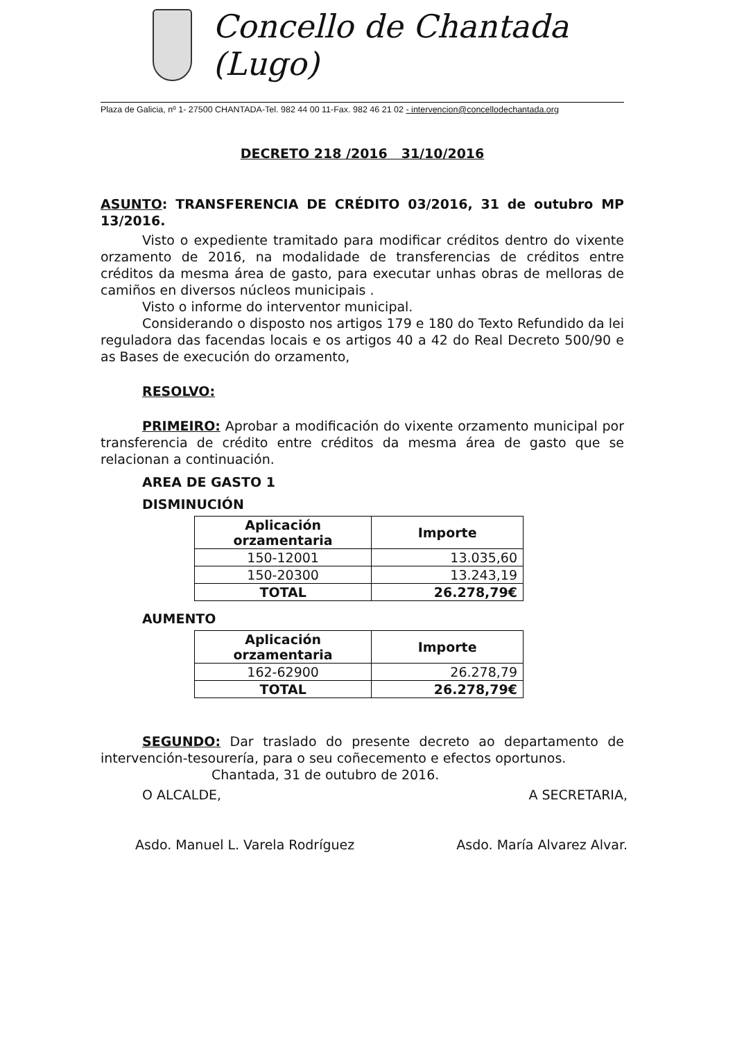Concello de Chantada (Lugo)
Plaza de Galicia, nº 1- 27500 CHANTADA-Tel. 982 44 00 11-Fax. 982 46 21 02 - intervencion@concellodechantada.org
DECRETO 218 /2016 31/10/2016
ASUNTO: TRANSFERENCIA DE CRÉDITO 03/2016, 31 de outubro MP 13/2016.
Visto o expediente tramitado para modificar créditos dentro do vixente orzamento de 2016, na modalidade de transferencias de créditos entre créditos da mesma área de gasto, para executar unhas obras de melloras de camiños en diversos núcleos municipais .
Visto o informe do interventor municipal.
Considerando o disposto nos artigos 179 e 180 do Texto Refundido da lei reguladora das facendas locais e os artigos 40 a 42 do Real Decreto 500/90 e as Bases de execución do orzamento,
RESOLVO:
PRIMEIRO: Aprobar a modificación do vixente orzamento municipal por transferencia de crédito entre créditos da mesma área de gasto que se relacionan a continuación.
AREA DE GASTO 1
DISMINUCIÓN
| Aplicación orzamentaria | Importe |
| --- | --- |
| 150-12001 | 13.035,60 |
| 150-20300 | 13.243,19 |
| TOTAL | 26.278,79€ |
AUMENTO
| Aplicación orzamentaria | Importe |
| --- | --- |
| 162-62900 | 26.278,79 |
| TOTAL | 26.278,79€ |
SEGUNDO: Dar traslado do presente decreto ao departamento de intervención-tesourería, para o seu coñecemento e efectos oportunos.
Chantada, 31 de outubro de 2016.
O ALCALDE, A SECRETARIA,
Asdo. Manuel L. Varela Rodríguez Asdo. María Alvarez Alvar.